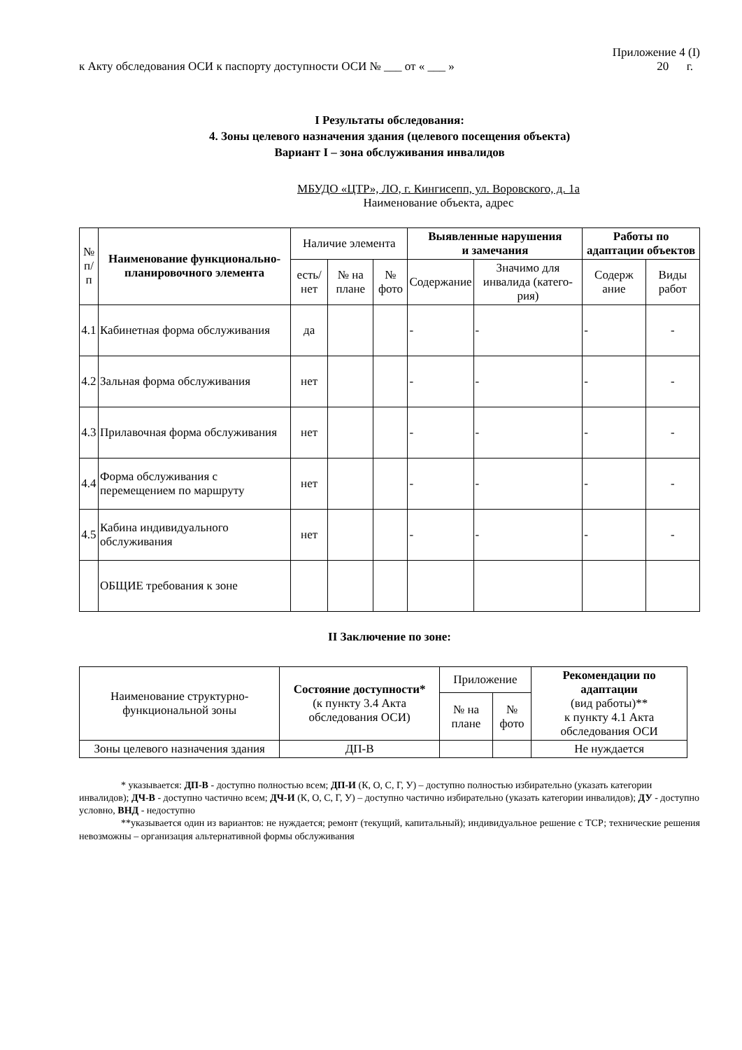Приложение 4 (I)
к Акту обследования ОСИ к паспорту доступности ОСИ № ___ от « ___ » 20 г.
I Результаты обследования:
4. Зоны целевого назначения здания (целевого посещения объекта)
Вариант I – зона обслуживания инвалидов
МБУДО «ЦТР», ЛО, г. Кингисепп, ул. Воровского, д. 1а
Наименование объекта, адрес
| № п/п | Наименование функционально-планировочного элемента | Наличие элемента | | | Выявленные нарушения и замечания | | Работы по адаптации объектов | |
| --- | --- | --- | --- | --- | --- | --- | --- | --- |
| | | есть/ нет | № на плане | № фото | Содержание | Значимо для инвалида (катего-рия) | Содерж ание | Виды работ |
| 4.1 | Кабинетная форма обслуживания | да | | | - | - | - | - |
| 4.2 | Зальная форма обслуживания | нет | | | - | - | - | - |
| 4.3 | Прилавочная форма обслуживания | нет | | | - | - | - | - |
| 4.4 | Форма обслуживания с перемещением по маршруту | нет | | | - | - | - | - |
| 4.5 | Кабина индивидуального обслуживания | нет | | | - | - | - | - |
| | ОБЩИЕ требования к зоне | | | | | | | |
II Заключение по зоне:
| Наименование структурно-функциональной зоны | Состояние доступности* (к пункту 3.4 Акта обследования ОСИ) | Приложение | | Рекомендации по адаптации (вид работы)** к пункту 4.1 Акта обследования ОСИ |
| --- | --- | --- | --- | --- |
| | | № на плане | № фото | |
| Зоны целевого назначения здания | ДП-В | | | Не нуждается |
* указывается: ДП-В - доступно полностью всем; ДП-И (К, О, С, Г, У) – доступно полностью избирательно (указать категории инвалидов); ДЧ-В - доступно частично всем; ДЧ-И (К, О, С, Г, У) – доступно частично избирательно (указать категории инвалидов); ДУ - доступно условно, ВНД - недоступно
**указывается один из вариантов: не нуждается; ремонт (текущий, капитальный); индивидуальное решение с ТСР; технические решения невозможны – организация альтернативной формы обслуживания